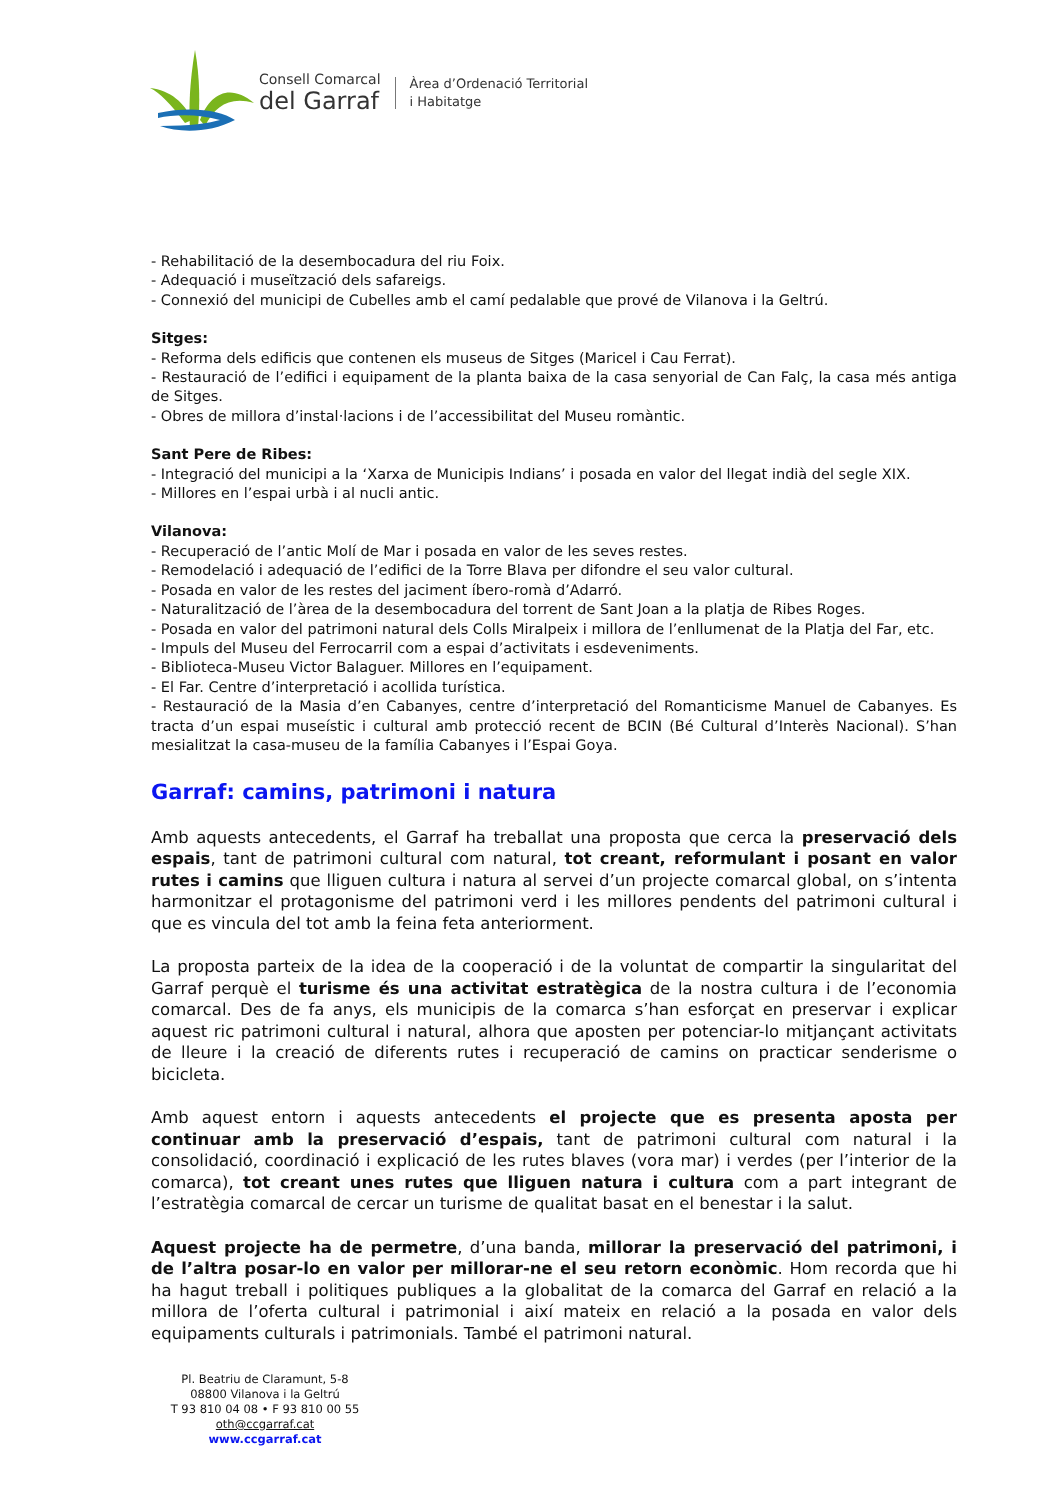Consell Comarcal
del Garraf
Àrea d’Ordenació Territorial
i Habitatge
- Rehabilitació de la desembocadura del riu Foix.
- Adequació i museïtzació dels safareigs.
- Connexió del municipi de Cubelles amb el camí pedalable que prové de Vilanova i la Geltrú.
Sitges:
- Reforma dels edificis que contenen els museus de Sitges (Maricel i Cau Ferrat).
- Restauració de l’edifici i equipament de la planta baixa de la casa senyorial de Can Falç, la casa més antiga de Sitges.
- Obres de millora d’instal·lacions i de l’accessibilitat del Museu romàntic.
Sant Pere de Ribes:
- Integració del municipi a la ‘Xarxa de Municipis Indians’ i posada en valor del llegat indià del segle XIX.
- Millores en l’espai urbà i al nucli antic.
Vilanova:
- Recuperació de l’antic Molí de Mar i posada en valor de les seves restes.
- Remodelació i adequació de l’edifici de la Torre Blava per difondre el seu valor cultural.
- Posada en valor de les restes del jaciment íbero-romà d’Adarró.
- Naturalització de l’àrea de la desembocadura del torrent de Sant Joan a la platja de Ribes Roges.
- Posada en valor del patrimoni natural dels Colls Miralpeix i millora de l’enllumenat de la Platja del Far, etc.
- Impuls del Museu del Ferrocarril com a espai d’activitats i esdeveniments.
- Biblioteca-Museu Victor Balaguer. Millores en l’equipament.
- El Far. Centre d’interpretació i acollida turística.
- Restauració de la Masia d’en Cabanyes, centre d’interpretació del Romanticisme Manuel de Cabanyes. Es tracta d’un espai museístic i cultural amb protecció recent de BCIN (Bé Cultural d’Interès Nacional). S’han mesialitzat la casa-museu de la família Cabanyes i l’Espai Goya.
Garraf: camins, patrimoni i natura
Amb aquests antecedents, el Garraf ha treballat una proposta que cerca la preservació dels espais, tant de patrimoni cultural com natural, tot creant, reformulant i posant en valor rutes i camins que lliguen cultura i natura al servei d’un projecte comarcal global, on s’intenta harmonitzar el protagonisme del patrimoni verd i les millores pendents del patrimoni cultural i que es vincula del tot amb la feina feta anteriorment.
La proposta parteix de la idea de la cooperació i de la voluntat de compartir la singularitat del Garraf perquè el turisme és una activitat estratègica de la nostra cultura i de l’economia comarcal. Des de fa anys, els municipis de la comarca s’han esforçat en preservar i explicar aquest ric patrimoni cultural i natural, alhora que aposten per potenciar-lo mitjançant activitats de lleure i la creació de diferents rutes i recuperació de camins on practicar senderisme o bicicleta.
Amb aquest entorn i aquests antecedents el projecte que es presenta aposta per continuar amb la preservació d’espais, tant de patrimoni cultural com natural i la consolidació, coordinació i explicació de les rutes blaves (vora mar) i verdes (per l’interior de la comarca), tot creant unes rutes que lliguen natura i cultura com a part integrant de l’estratègia comarcal de cercar un turisme de qualitat basat en el benestar i la salut.
Aquest projecte ha de permetre, d’una banda, millorar la preservació del patrimoni, i de l’altra posar-lo en valor per millorar-ne el seu retorn econòmic. Hom recorda que hi ha hagut treball i politiques publiques a la globalitat de la comarca del Garraf en relació a la millora de l’oferta cultural i patrimonial i així mateix en relació a la posada en valor dels equipaments culturals i patrimonials. També el patrimoni natural.
Pl. Beatriu de Claramunt, 5-8
08800 Vilanova i la Geltrú
T 93 810 04 08 • F 93 810 00 55
oth@ccgarraf.cat
www.ccgarraf.cat